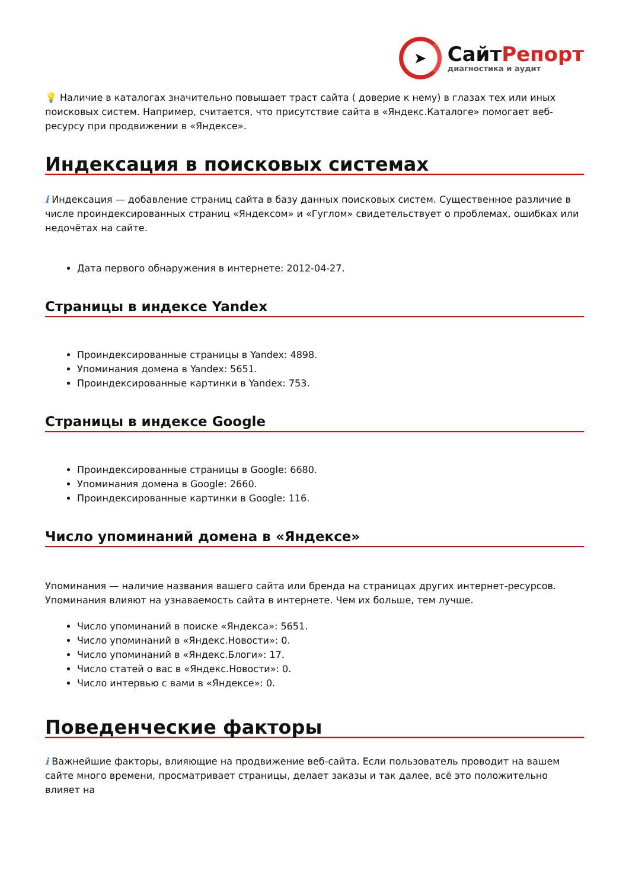➤
СайтРепорт
диагностика и аудит
💡 Наличие в каталогах значительно повышает траст сайта ( доверие к нему) в глазах тех или иных поисковых систем. Например, считается, что присутствие сайта в «Яндекс.Каталоге» помогает веб-ресурсу при продвижении в «Яндексе».
Индексация в поисковых системах
i Индексация — добавление страниц сайта в базу данных поисковых систем. Существенное различие в числе проиндексированных страниц «Яндексом» и «Гуглом» свидетельствует о проблемах, ошибках или недочётах на сайте.
Дата первого обнаружения в интернете: 2012-04-27.
Страницы в индексе Yandex
Проиндексированные страницы в Yandex: 4898.
Упоминания домена в Yandex: 5651.
Проиндексированные картинки в Yandex: 753.
Страницы в индексе Google
Проиндексированные страницы в Google: 6680.
Упоминания домена в Google: 2660.
Проиндексированные картинки в Google: 116.
Число упоминаний домена в «Яндексе»
Упоминания — наличие названия вашего сайта или бренда на страницах других интернет-ресурсов. Упоминания влияют на узнаваемость сайта в интернете. Чем их больше, тем лучше.
Число упоминаний в поиске «Яндекса»: 5651.
Число упоминаний в «Яндекс.Новости»: 0.
Число упоминаний в «Яндекс.Блоги»: 17.
Число статей о вас в «Яндекс.Новости»: 0.
Число интервью с вами в «Яндексе»: 0.
Поведенческие факторы
i Важнейшие факторы, влияющие на продвижение веб-сайта. Если пользователь проводит на вашем сайте много времени, просматривает страницы, делает заказы и так далее, всё это положительно влияет на